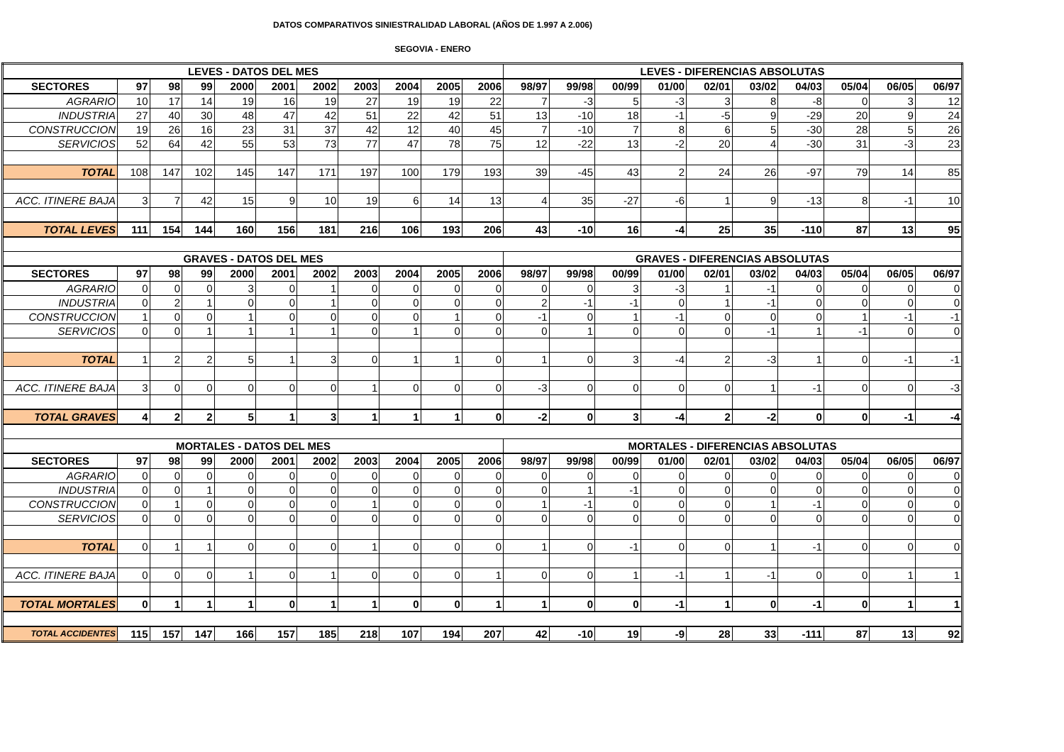DATOS COMPARATIVOS SINIESTRALIDAD LABORAL (AÑOS DE 1.997 A 2.006)
SEGOVIA - ENERO
| LEVES - DATOS DEL MES | | | | | | | | | | | LEVES - DIFERENCIAS ABSOLUTAS | | | | | | | | | |
| --- | --- | --- | --- | --- | --- | --- | --- | --- | --- | --- | --- | --- | --- | --- | --- | --- | --- | --- | --- | --- |
| SECTORES | 97 | 98 | 99 | 2000 | 2001 | 2002 | 2003 | 2004 | 2005 | 2006 | 98/97 | 99/98 | 00/99 | 01/00 | 02/01 | 03/02 | 04/03 | 05/04 | 06/05 | 06/97 |
| AGRARIO | 10 | 17 | 14 | 19 | 16 | 19 | 27 | 19 | 19 | 22 | 7 | -3 | 5 | -3 | 3 | 8 | -8 | 0 | 3 | 12 |
| INDUSTRIA | 27 | 40 | 30 | 48 | 47 | 42 | 51 | 22 | 42 | 51 | 13 | -10 | 18 | -1 | -5 | 9 | -29 | 20 | 9 | 24 |
| CONSTRUCCION | 19 | 26 | 16 | 23 | 31 | 37 | 42 | 12 | 40 | 45 | 7 | -10 | 7 | 8 | 6 | 5 | -30 | 28 | 5 | 26 |
| SERVICIOS | 52 | 64 | 42 | 55 | 53 | 73 | 77 | 47 | 78 | 75 | 12 | -22 | 13 | -2 | 20 | 4 | -30 | 31 | -3 | 23 |
| TOTAL | 108 | 147 | 102 | 145 | 147 | 171 | 197 | 100 | 179 | 193 | 39 | -45 | 43 | 2 | 24 | 26 | -97 | 79 | 14 | 85 |
| ACC. ITINERE BAJA | 3 | 7 | 42 | 15 | 9 | 10 | 19 | 6 | 14 | 13 | 4 | 35 | -27 | -6 | 1 | 9 | -13 | 8 | -1 | 10 |
| TOTAL LEVES | 111 | 154 | 144 | 160 | 156 | 181 | 216 | 106 | 193 | 206 | 43 | -10 | 16 | -4 | 25 | 35 | -110 | 87 | 13 | 95 |
| GRAVES - DATOS DEL MES | | | | | | | | | | | GRAVES - DIFERENCIAS ABSOLUTAS | | | | | | | | | |
| SECTORES | 97 | 98 | 99 | 2000 | 2001 | 2002 | 2003 | 2004 | 2005 | 2006 | 98/97 | 99/98 | 00/99 | 01/00 | 02/01 | 03/02 | 04/03 | 05/04 | 06/05 | 06/97 |
| AGRARIO | 0 | 0 | 0 | 3 | 0 | 1 | 0 | 0 | 0 | 0 | 0 | 0 | 3 | -3 | 1 | -1 | 0 | 0 | 0 | 0 |
| INDUSTRIA | 0 | 2 | 1 | 0 | 0 | 1 | 0 | 0 | 0 | 0 | 2 | -1 | -1 | 0 | 1 | -1 | 0 | 0 | 0 | 0 |
| CONSTRUCCION | 1 | 0 | 0 | 1 | 0 | 0 | 0 | 0 | 1 | 0 | -1 | 0 | 1 | -1 | 0 | 0 | 0 | 1 | -1 | -1 |
| SERVICIOS | 0 | 0 | 1 | 1 | 1 | 1 | 0 | 1 | 0 | 0 | 0 | 1 | 0 | 0 | 0 | -1 | 1 | -1 | 0 | 0 |
| TOTAL | 1 | 2 | 2 | 5 | 1 | 3 | 0 | 1 | 1 | 0 | 1 | 0 | 3 | -4 | 2 | -3 | 1 | 0 | -1 | -1 |
| ACC. ITINERE BAJA | 3 | 0 | 0 | 0 | 0 | 0 | 1 | 0 | 0 | 0 | -3 | 0 | 0 | 0 | 0 | 1 | -1 | 0 | 0 | -3 |
| TOTAL GRAVES | 4 | 2 | 2 | 5 | 1 | 3 | 1 | 1 | 1 | 0 | -2 | 0 | 3 | -4 | 2 | -2 | 0 | 0 | -1 | -4 |
| MORTALES - DATOS DEL MES | | | | | | | | | | | MORTALES - DIFERENCIAS ABSOLUTAS | | | | | | | | | |
| SECTORES | 97 | 98 | 99 | 2000 | 2001 | 2002 | 2003 | 2004 | 2005 | 2006 | 98/97 | 99/98 | 00/99 | 01/00 | 02/01 | 03/02 | 04/03 | 05/04 | 06/05 | 06/97 |
| AGRARIO | 0 | 0 | 0 | 0 | 0 | 0 | 0 | 0 | 0 | 0 | 0 | 0 | 0 | 0 | 0 | 0 | 0 | 0 | 0 | 0 |
| INDUSTRIA | 0 | 0 | 1 | 0 | 0 | 0 | 0 | 0 | 0 | 0 | 0 | 1 | -1 | 0 | 0 | 0 | 0 | 0 | 0 | 0 |
| CONSTRUCCION | 0 | 1 | 0 | 0 | 0 | 0 | 1 | 0 | 0 | 0 | 1 | -1 | 0 | 0 | 0 | 1 | -1 | 0 | 0 | 0 |
| SERVICIOS | 0 | 0 | 0 | 0 | 0 | 0 | 0 | 0 | 0 | 0 | 0 | 0 | 0 | 0 | 0 | 0 | 0 | 0 | 0 | 0 |
| TOTAL | 0 | 1 | 1 | 0 | 0 | 0 | 1 | 0 | 0 | 0 | 1 | 0 | -1 | 0 | 0 | 1 | -1 | 0 | 0 | 0 |
| ACC. ITINERE BAJA | 0 | 0 | 0 | 1 | 0 | 1 | 0 | 0 | 0 | 1 | 0 | 0 | 1 | -1 | 1 | -1 | 0 | 0 | 1 | 1 |
| TOTAL MORTALES | 0 | 1 | 1 | 1 | 0 | 1 | 1 | 0 | 0 | 1 | 1 | 0 | 0 | -1 | 1 | 0 | -1 | 0 | 1 | 1 |
| TOTAL ACCIDENTES | 115 | 157 | 147 | 166 | 157 | 185 | 218 | 107 | 194 | 207 | 42 | -10 | 19 | -9 | 28 | 33 | -111 | 87 | 13 | 92 |